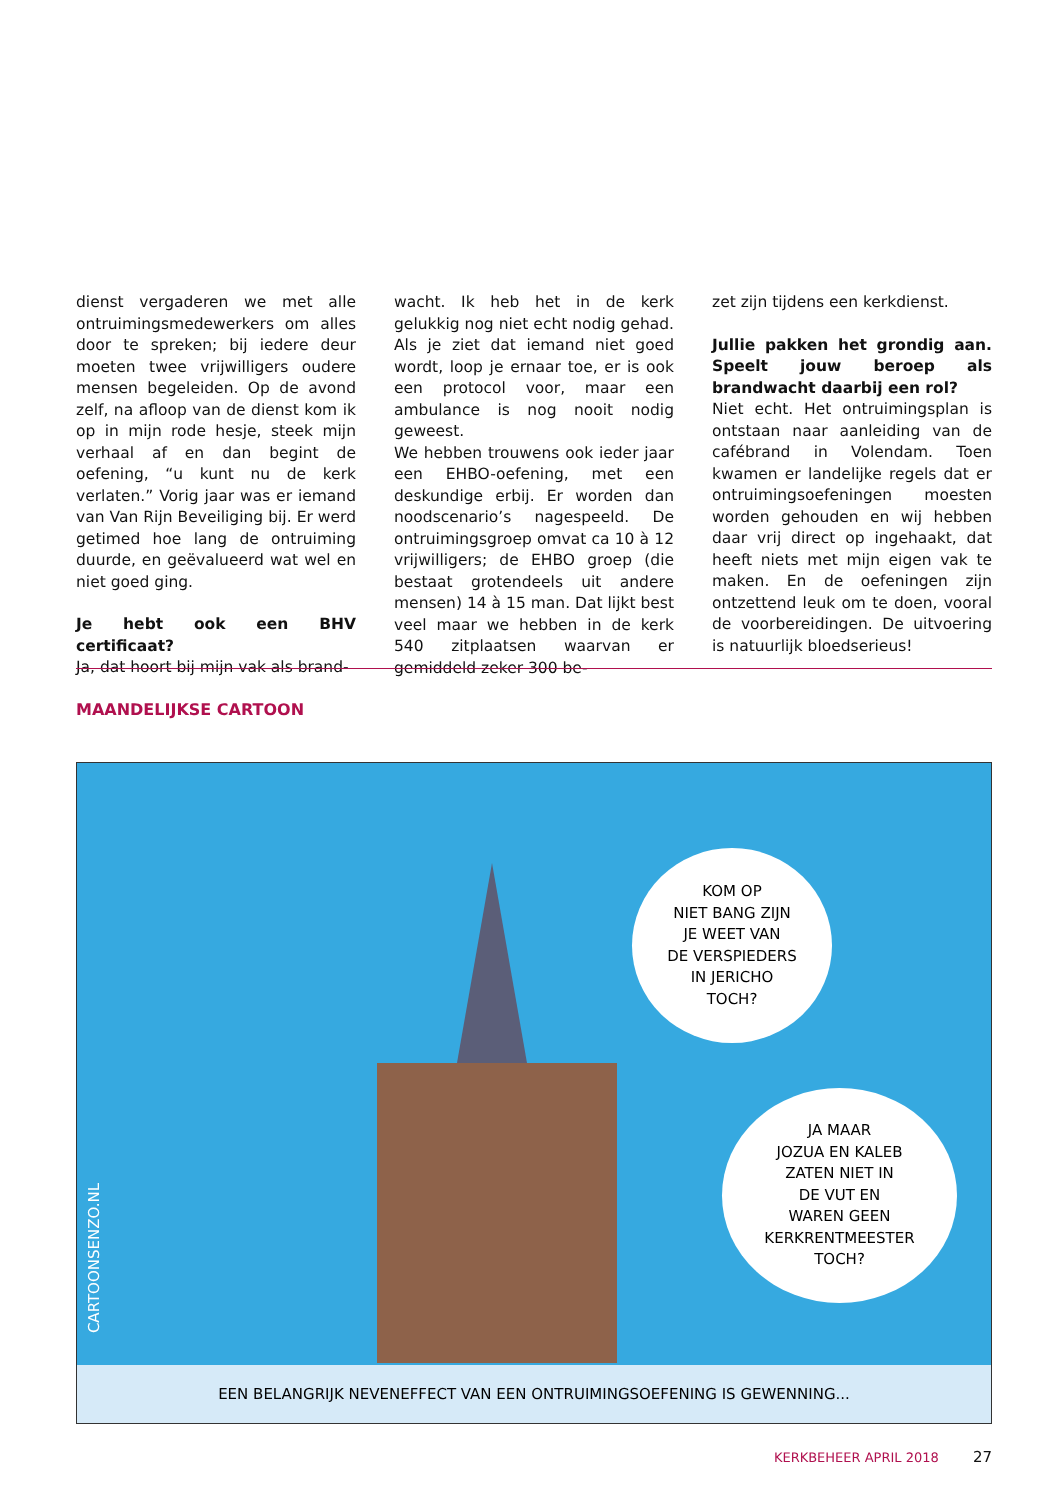dienst vergaderen we met alle ontruimingsmedewerkers om alles door te spreken; bij iedere deur moeten twee vrijwilligers oudere mensen begeleiden. Op de avond zelf, na afloop van de dienst kom ik op in mijn rode hesje, steek mijn verhaal af en dan begint de oefening, “u kunt nu de kerk verlaten.” Vorig jaar was er iemand van Van Rijn Beveiliging bij. Er werd getimed hoe lang de ontruiming duurde, en geëvalueerd wat wel en niet goed ging.
Je hebt ook een BHV certificaat?
Ja, dat hoort bij mijn vak als brand-
wacht. Ik heb het in de kerk gelukkig nog niet echt nodig gehad. Als je ziet dat iemand niet goed wordt, loop je ernaar toe, er is ook een protocol voor, maar een ambulance is nog nooit nodig geweest.
We hebben trouwens ook ieder jaar een EHBO-oefening, met een deskundige erbij. Er worden dan noodscenario’s nagespeeld. De ontruimingsgroep omvat ca 10 à 12 vrijwilligers; de EHBO groep (die bestaat grotendeels uit andere mensen) 14 à 15 man. Dat lijkt best veel maar we hebben in de kerk 540 zitplaatsen waarvan er gemiddeld zeker 300 be-
zet zijn tijdens een kerkdienst.
Jullie pakken het grondig aan. Speelt jouw beroep als brandwacht daarbij een rol?
Niet echt. Het ontruimingsplan is ontstaan naar aanleiding van de cafébrand in Volendam. Toen kwamen er landelijke regels dat er ontruimingsoefeningen moesten worden gehouden en wij hebben daar vrij direct op ingehaakt, dat heeft niets met mijn eigen vak te maken. En de oefeningen zijn ontzettend leuk om te doen, vooral de voorbereidingen. De uitvoering is natuurlijk bloedserieus!
MAANDELIJKSE CARTOON
KOM OP
NIET BANG ZIJN
JE WEET VAN
DE VERSPIEDERS
IN JERICHO
TOCH?
JA MAAR
JOZUA EN KALEB
ZATEN NIET IN
DE VUT EN
WAREN GEEN
KERKRENTMEESTER
TOCH?
CARTOONSENZO.NL
EEN BELANGRIJK NEVENEFFECT VAN EEN ONTRUIMINGSOEFENING IS GEWENNING...
KERKBEHEER APRIL 2018 27